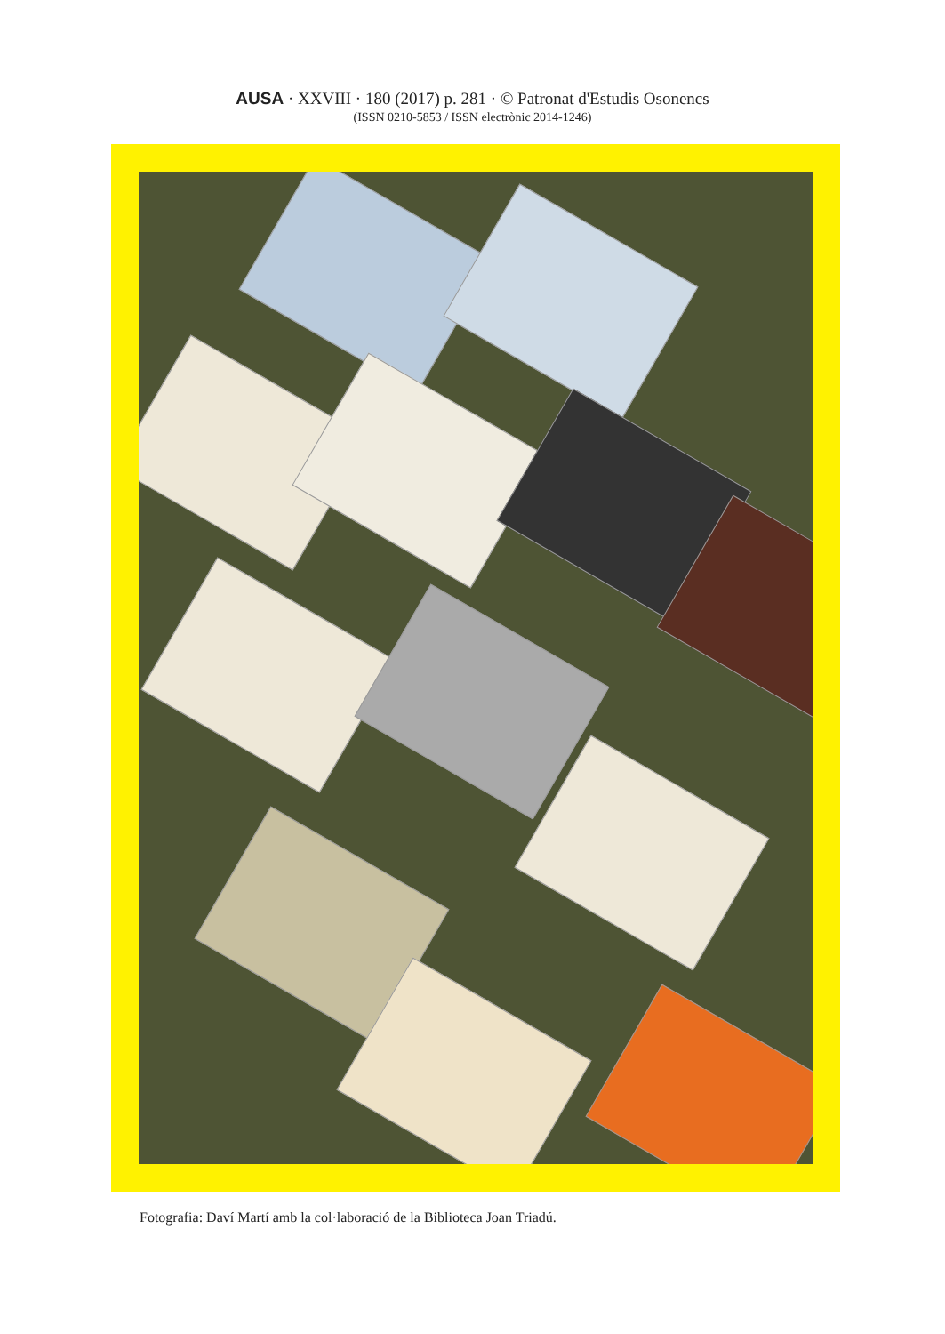AUSA · XXVIII · 180 (2017) p. 281 · © Patronat d'Estudis Osonencs
(ISSN 0210-5853 / ISSN electrònic 2014-1246)
Fotografia: Daví Martí amb la col·laboració de la Biblioteca Joan Triadú.